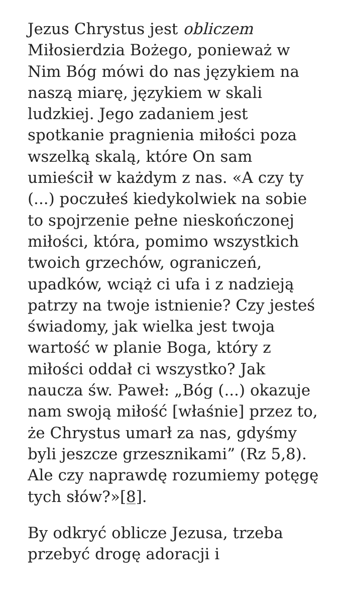Jezus Chrystus jest obliczem Miłosierdzia Bożego, ponieważ w Nim Bóg mówi do nas językiem na naszą miarę, językiem w skali ludzkiej. Jego zadaniem jest spotkanie pragnienia miłości poza wszelką skalą, które On sam umieścił w każdym z nas. «A czy ty (...) poczułeś kiedykolwiek na sobie to spojrzenie pełne nieskończonej miłości, która, pomimo wszystkich twoich grzechów, ograniczeń, upadków, wciąż ci ufa i z nadzieją patrzy na twoje istnienie? Czy jesteś świadomy, jak wielka jest twoja wartość w planie Boga, który z miłości oddał ci wszystko? Jak naucza św. Paweł: „Bóg (...) okazuje nam swoją miłość [właśnie] przez to, że Chrystus umarł za nas, gdyśmy byli jeszcze grzesznikami” (Rz 5,8). Ale czy naprawdę rozumiemy potęgę tych słów?»[8].
By odkryć oblicze Jezusa, trzeba przebyć drogę adoracji i